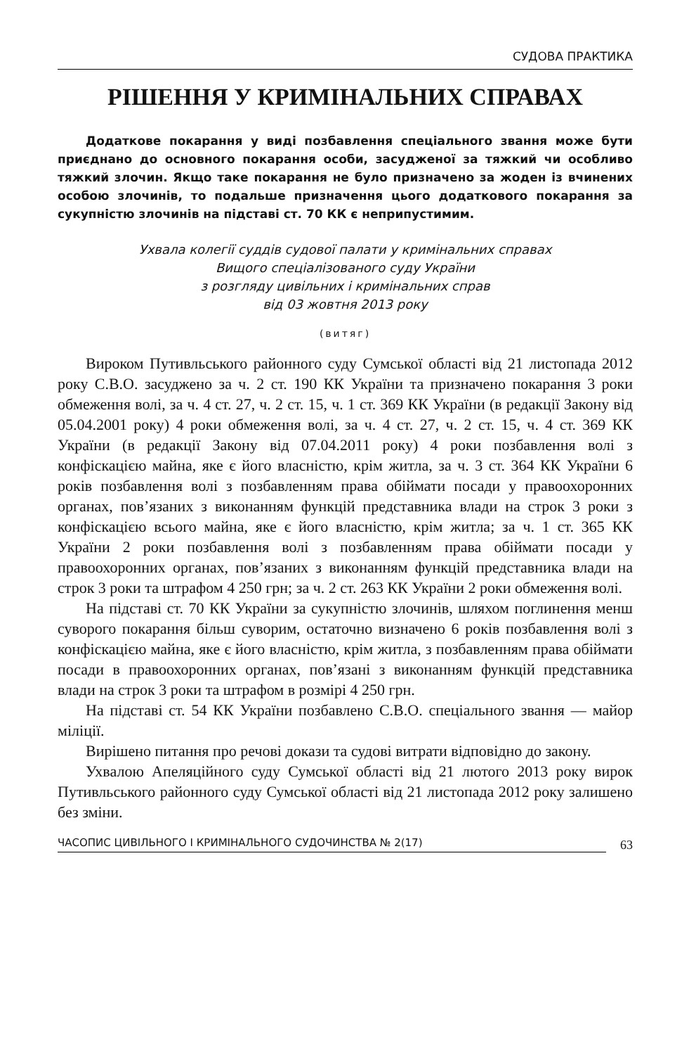СУДОВА ПРАКТИКА
РІШЕННЯ У КРИМІНАЛЬНИХ СПРАВАХ
Додаткове покарання у виді позбавлення спеціального звання може бути приєднано до основного покарання особи, засудженої за тяжкий чи особливо тяжкий злочин. Якщо таке покарання не було призначено за жоден із вчинених особою злочинів, то подальше призначення цього додаткового покарання за сукупністю злочинів на підставі ст. 70 КК є неприпустимим.
Ухвала колегії суддів судової палати у кримінальних справах
Вищого спеціалізованого суду України
з розгляду цивільних і кримінальних справ
від 03 жовтня 2013 року
(витяг)
Вироком Путивльського районного суду Сумської області від 21 листопада 2012 року С.В.О. засуджено за ч. 2 ст. 190 КК України та призначено покарання 3 роки обмеження волі, за ч. 4 ст. 27, ч. 2 ст. 15, ч. 1 ст. 369 КК України (в редакції Закону від 05.04.2001 року) 4 роки обмеження волі, за ч. 4 ст. 27, ч. 2 ст. 15, ч. 4 ст. 369 КК України (в редакції Закону від 07.04.2011 року) 4 роки позбавлення волі з конфіскацією майна, яке є його власністю, крім житла, за ч. 3 ст. 364 КК України 6 років позбавлення волі з позбавленням права обіймати посади у правоохоронних органах, пов’язаних з виконанням функцій представника влади на строк 3 роки з конфіскацією всього майна, яке є його власністю, крім житла; за ч. 1 ст. 365 КК України 2 роки позбавлення волі з позбавленням права обіймати посади у правоохоронних органах, пов’язаних з виконанням функцій представника влади на строк 3 роки та штрафом 4 250 грн; за ч. 2 ст. 263 КК України 2 роки обмеження волі.
На підставі ст. 70 КК України за сукупністю злочинів, шляхом поглинення менш суворого покарання більш суворим, остаточно визначено 6 років позбавлення волі з конфіскацією майна, яке є його власністю, крім житла, з позбавленням права обіймати посади в правоохоронних органах, пов’язані з виконанням функцій представника влади на строк 3 роки та штрафом в розмірі 4 250 грн.
На підставі ст. 54 КК України позбавлено С.В.О. спеціального звання — майор міліції.
Вирішено питання про речові докази та судові витрати відповідно до закону.
Ухвалою Апеляційного суду Сумської області від 21 лютого 2013 року вирок Путивльського районного суду Сумської області від 21 листопада 2012 року залишено без зміни.
ЧАСОПИС ЦИВІЛЬНОГО І КРИМІНАЛЬНОГО СУДОЧИНСТВА № 2(17) 63